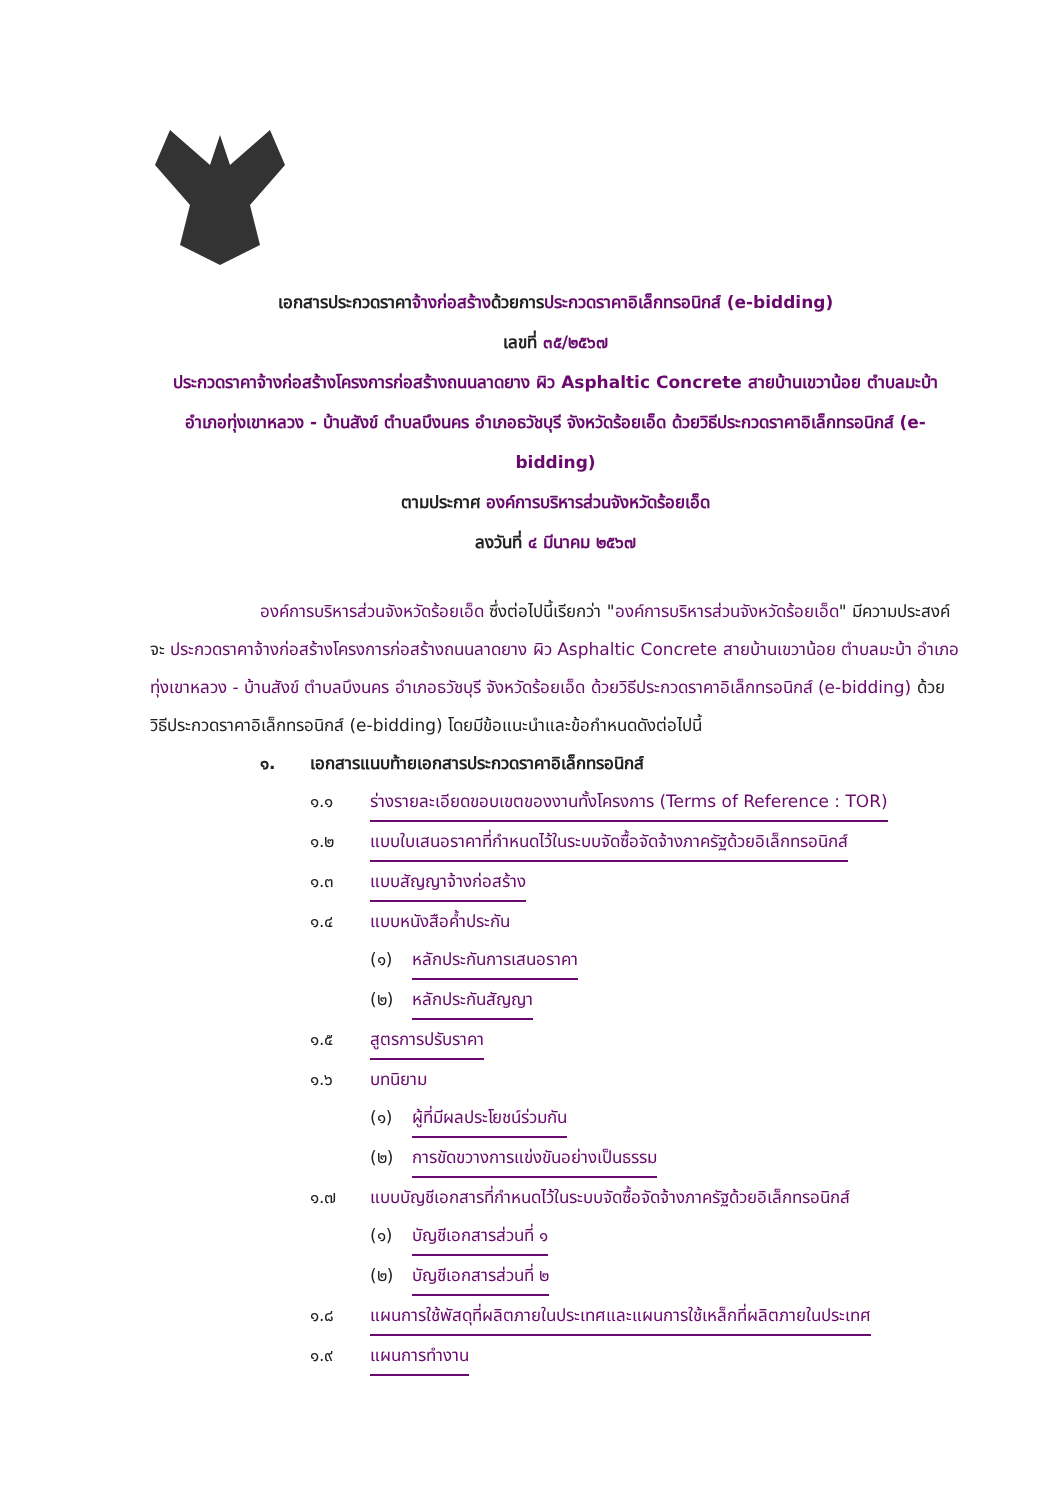เอกสารประกวดราคาจ้างก่อสร้างด้วยการประกวดราคาอิเล็กทรอนิกส์ (e-bidding)
เลขที่ ๓๕/๒๕๖๗
ประกวดราคาจ้างก่อสร้างโครงการก่อสร้างถนนลาดยาง ผิว Asphaltic Concrete สายบ้านเขวาน้อย ตำบลมะบ้า อำเภอทุ่งเขาหลวง - บ้านสังข์ ตำบลบึงนคร อำเภอธวัชบุรี จังหวัดร้อยเอ็ด ด้วยวิธีประกวดราคาอิเล็กทรอนิกส์ (e-bidding)
ตามประกาศ องค์การบริหารส่วนจังหวัดร้อยเอ็ด
ลงวันที่ ๔ มีนาคม ๒๕๖๗
องค์การบริหารส่วนจังหวัดร้อยเอ็ด ซึ่งต่อไปนี้เรียกว่า "องค์การบริหารส่วนจังหวัดร้อยเอ็ด" มีความประสงค์จะ ประกวดราคาจ้างก่อสร้างโครงการก่อสร้างถนนลาดยาง ผิว Asphaltic Concrete สายบ้านเขวาน้อย ตำบลมะบ้า อำเภอทุ่งเขาหลวง - บ้านสังข์ ตำบลบึงนคร อำเภอธวัชบุรี จังหวัดร้อยเอ็ด ด้วยวิธีประกวดราคาอิเล็กทรอนิกส์ (e-bidding) ด้วยวิธีประกวดราคาอิเล็กทรอนิกส์ (e-bidding) โดยมีข้อแนะนำและข้อกำหนดดังต่อไปนี้
๑. เอกสารแนบท้ายเอกสารประกวดราคาอิเล็กทรอนิกส์
๑.๑ ร่างรายละเอียดขอบเขตของงานทั้งโครงการ (Terms of Reference : TOR)
๑.๒ แบบใบเสนอราคาที่กำหนดไว้ในระบบจัดซื้อจัดจ้างภาครัฐด้วยอิเล็กทรอนิกส์
๑.๓ แบบสัญญาจ้างก่อสร้าง
๑.๔ แบบหนังสือค้ำประกัน
(๑) หลักประกันการเสนอราคา
(๒) หลักประกันสัญญา
๑.๕ สูตรการปรับราคา
๑.๖ บทนิยาม
(๑) ผู้ที่มีผลประโยชน์ร่วมกัน
(๒) การขัดขวางการแข่งขันอย่างเป็นธรรม
๑.๗ แบบบัญชีเอกสารที่กำหนดไว้ในระบบจัดซื้อจัดจ้างภาครัฐด้วยอิเล็กทรอนิกส์
(๑) บัญชีเอกสารส่วนที่ ๑
(๒) บัญชีเอกสารส่วนที่ ๒
๑.๘ แผนการใช้พัสดุที่ผลิตภายในประเทศและแผนการใช้เหล็กที่ผลิตภายในประเทศ
๑.๙ แผนการทำงาน